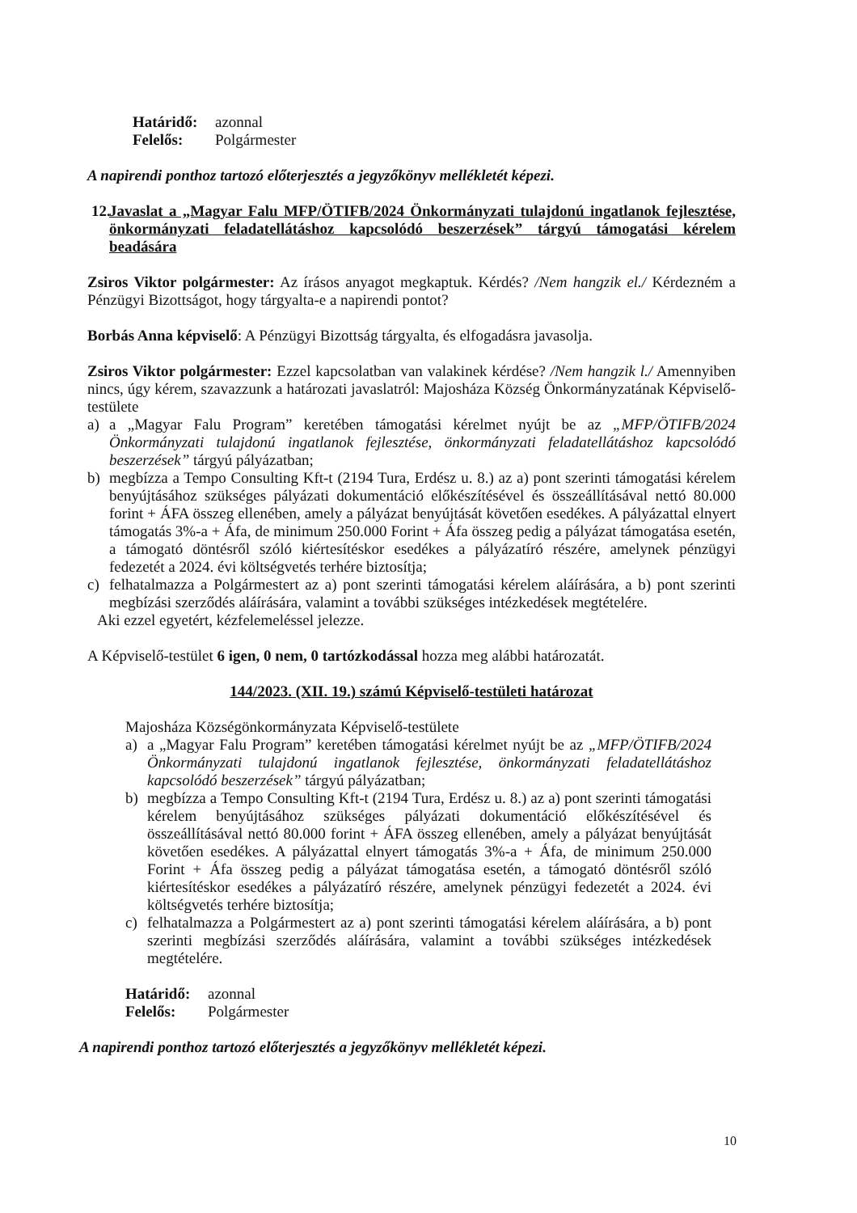Határidő: azonnal
Felelős: Polgármester
A napirendi ponthoz tartozó előterjesztés a jegyzőkönyv mellékletét képezi.
12. Javaslat a „Magyar Falu MFP/ÖTIFB/2024 Önkormányzati tulajdonú ingatlanok fejlesztése, önkormányzati feladatellátáshoz kapcsolódó beszerzések” tárgyú támogatási kérelem beadására
Zsiros Viktor polgármester: Az írásos anyagot megkaptuk. Kérdés? /Nem hangzik el./ Kérdezném a Pénzügyi Bizottságot, hogy tárgyalta-e a napirendi pontot?
Borbás Anna képviselő: A Pénzügyi Bizottság tárgyalta, és elfogadásra javasolja.
Zsiros Viktor polgármester: Ezzel kapcsolatban van valakinek kérdése? /Nem hangzik l./ Amennyiben nincs, úgy kérem, szavazzunk a határozati javaslatról: Majosháza Község Önkormányzatának Képviselő-testülete
a) a „Magyar Falu Program” keretében támogatási kérelmet nyújt be az „MFP/ÖTIFB/2024 Önkormányzati tulajdonú ingatlanok fejlesztése, önkormányzati feladatellátáshoz kapcsolódó beszerzések” tárgyú pályázatban;
b) megbízza a Tempo Consulting Kft-t (2194 Tura, Erdész u. 8.) az a) pont szerinti támogatási kérelem benyújtásához szükséges pályázati dokumentáció előkészítésével és összeállításával nettó 80.000 forint + ÁFA összeg ellenében, amely a pályázat benyújtását követően esedékes. A pályázattal elnyert támogatás 3%-a + Áfa, de minimum 250.000 Forint + Áfa összeg pedig a pályázat támogatása esetén, a támogató döntésről szóló kiértesítéskor esedékes a pályázatíró részére, amelynek pénzügyi fedezetét a 2024. évi költségvetés terhére biztosítja;
c) felhatalmazza a Polgármestert az a) pont szerinti támogatási kérelem aláírására, a b) pont szerinti megbízási szerződés aláírására, valamint a további szükséges intézkedések megtételére.
Aki ezzel egyetért, kézfelemeléssel jelezze.
A Képviselő-testület 6 igen, 0 nem, 0 tartózkodással hozza meg alábbi határozatát.
144/2023. (XII. 19.) számú Képviselő-testületi határozat
Majosháza Községönkormányzata Képviselő-testülete
a) a „Magyar Falu Program” keretében támogatási kérelmet nyújt be az „MFP/ÖTIFB/2024 Önkormányzati tulajdonú ingatlanok fejlesztése, önkormányzati feladatellátáshoz kapcsolódó beszerzések” tárgyú pályázatban;
b) megbízza a Tempo Consulting Kft-t (2194 Tura, Erdész u. 8.) az a) pont szerinti támogatási kérelem benyújtásához szükséges pályázati dokumentáció előkészítésével és összeállításával nettó 80.000 forint + ÁFA összeg ellenében, amely a pályázat benyújtását követően esedékes. A pályázattal elnyert támogatás 3%-a + Áfa, de minimum 250.000 Forint + Áfa összeg pedig a pályázat támogatása esetén, a támogató döntésről szóló kiértesítéskor esedékes a pályázatíró részére, amelynek pénzügyi fedezetét a 2024. évi költségvetés terhére biztosítja;
c) felhatalmazza a Polgármestert az a) pont szerinti támogatási kérelem aláírására, a b) pont szerinti megbízási szerződés aláírására, valamint a további szükséges intézkedések megtételére.
Határidő: azonnal
Felelős: Polgármester
A napirendi ponthoz tartozó előterjesztés a jegyzőkönyv mellékletét képezi.
10